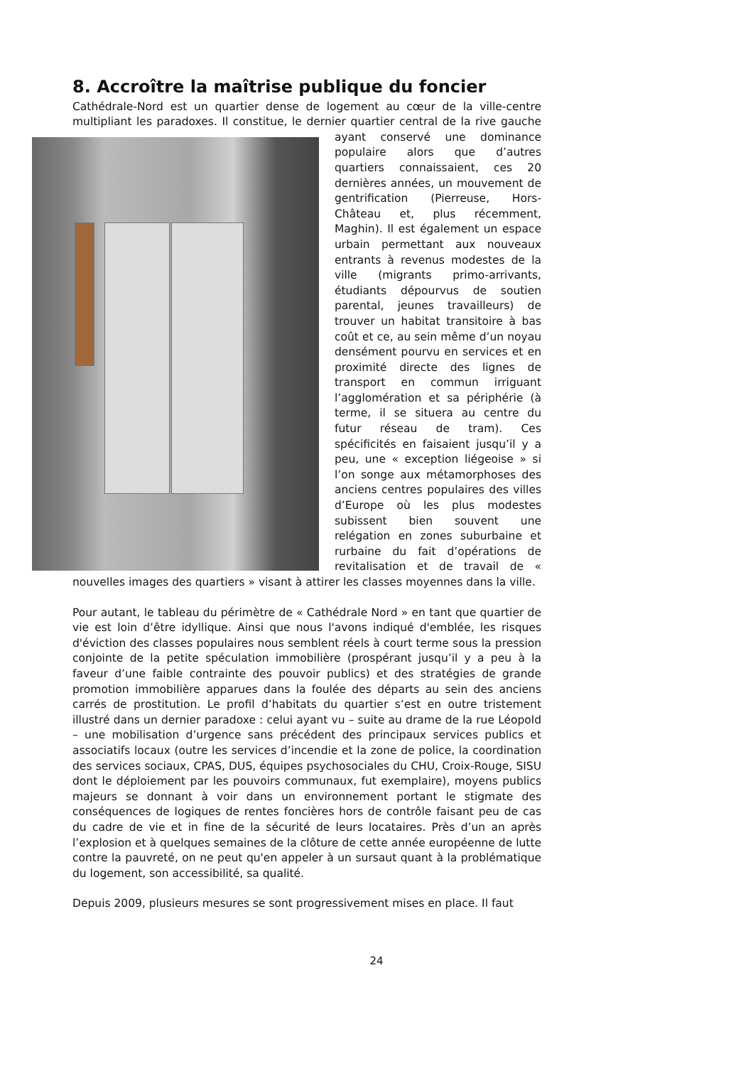8. Accroître la maîtrise publique du foncier
Cathédrale-Nord est un quartier dense de logement au cœur de la ville-centre multipliant les paradoxes. Il constitue, le dernier quartier central de la rive gauche ayant conservé une dominance populaire alors que d’autres quartiers connaissaient, ces 20 dernières années, un mouvement de gentrification (Pierreuse, Hors-Château et, plus récemment, Maghin). Il est également un espace urbain permettant aux nouveaux entrants à revenus modestes de la ville (migrants primo-arrivants, étudiants dépourvus de soutien parental, jeunes travailleurs) de trouver un habitat transitoire à bas coût et ce, au sein même d’un noyau densément pourvu en services et en proximité directe des lignes de transport en commun irriguant l’agglomération et sa périphérie (à terme, il se situera au centre du futur réseau de tram). Ces spécificités en faisaient jusqu’il y a peu, une « exception liégeoise » si l’on songe aux métamorphoses des anciens centres populaires des villes d’Europe où les plus modestes subissent bien souvent une relégation en zones suburbaine et rurbaine du fait d’opérations de revitalisation et de travail de « nouvelles images des quartiers » visant à attirer les classes moyennes dans la ville.
Pour autant, le tableau du périmètre de « Cathédrale Nord » en tant que quartier de vie est loin d’être idyllique. Ainsi que nous l'avons indiqué d'emblée, les risques d'éviction des classes populaires nous semblent réels à court terme sous la pression conjointe de la petite spéculation immobilière (prospérant jusqu’il y a peu à la faveur d’une faible contrainte des pouvoir publics) et des stratégies de grande promotion immobilière apparues dans la foulée des départs au sein des anciens carrés de prostitution. Le profil d’habitats du quartier s’est en outre tristement illustré dans un dernier paradoxe : celui ayant vu – suite au drame de la rue Léopold – une mobilisation d’urgence sans précédent des principaux services publics et associatifs locaux (outre les services d’incendie et la zone de police, la coordination des services sociaux, CPAS, DUS, équipes psychosociales du CHU, Croix-Rouge, SISU dont le déploiement par les pouvoirs communaux, fut exemplaire), moyens publics majeurs se donnant à voir dans un environnement portant le stigmate des conséquences de logiques de rentes foncières hors de contrôle faisant peu de cas du cadre de vie et in fine de la sécurité de leurs locataires. Près d’un an après l’explosion et à quelques semaines de la clôture de cette année européenne de lutte contre la pauvreté, on ne peut qu'en appeler à un sursaut quant à la problématique du logement, son accessibilité, sa qualité.
Depuis 2009, plusieurs mesures se sont progressivement mises en place. Il faut
24